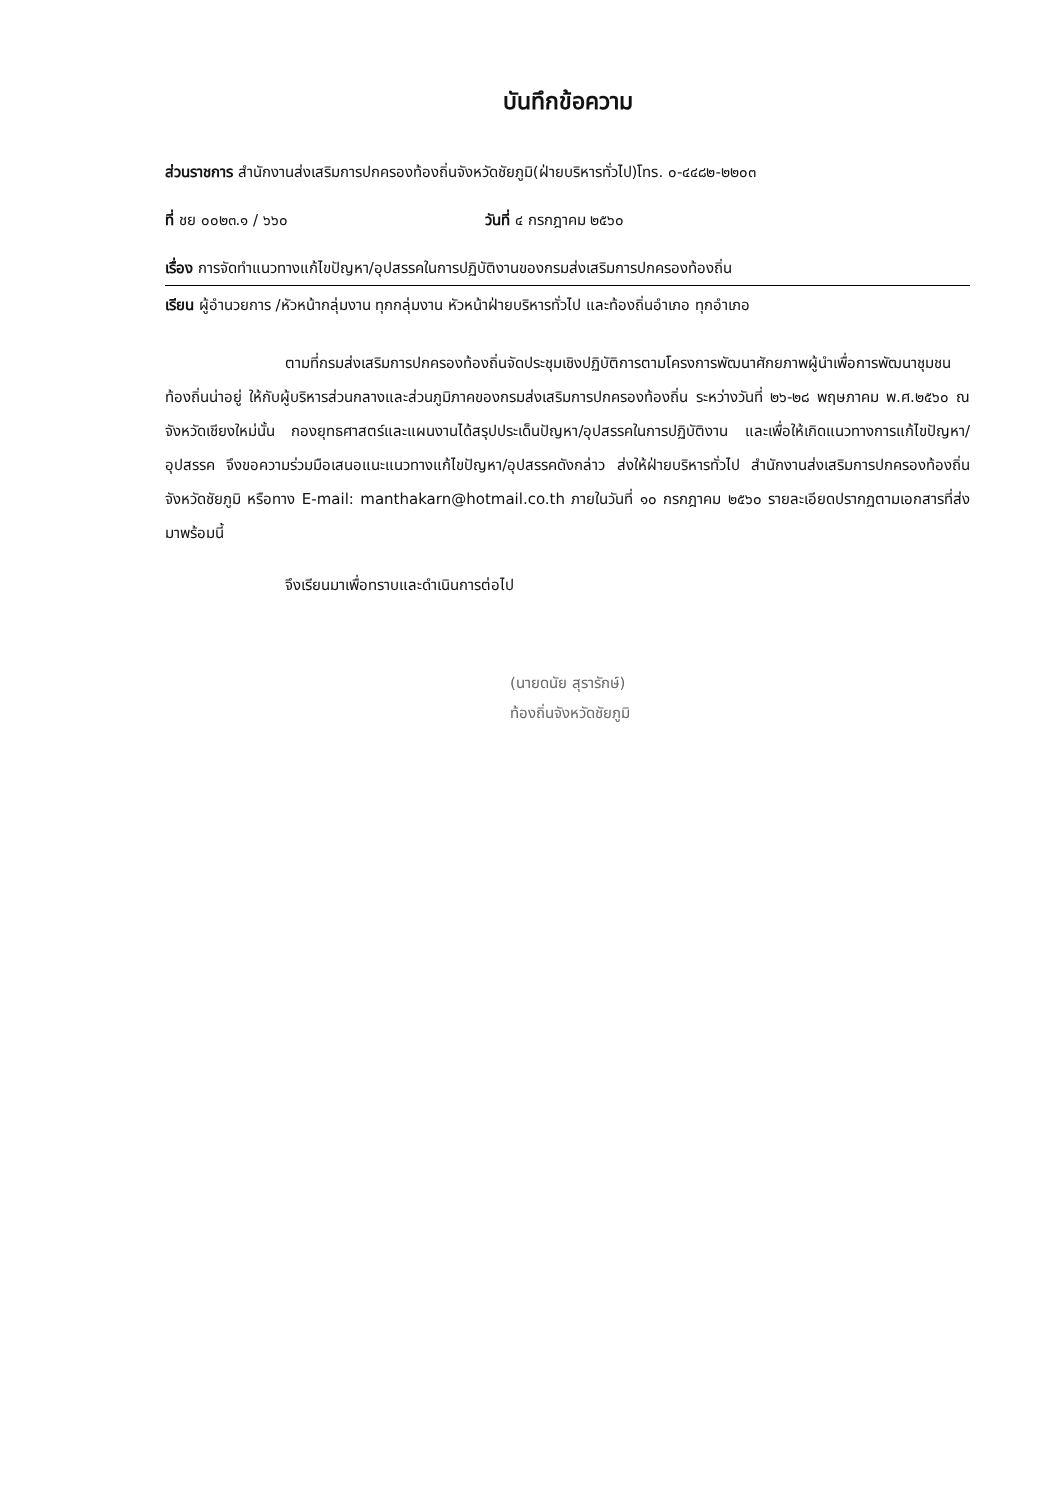บันทึกข้อความ
ส่วนราชการ สำนักงานส่งเสริมการปกครองท้องถิ่นจังหวัดชัยภูมิ(ฝ่ายบริหารทั่วไป)โทร. ๐-๔๔๘๒-๒๒๐๓
ที่ ชย ๐๐๒๓.๑ / ๖๖๐ วันที่ ๔ กรกฎาคม ๒๕๖๐
เรื่อง การจัดทำแนวทางแก้ไขปัญหา/อุปสรรคในการปฏิบัติงานของกรมส่งเสริมการปกครองท้องถิ่น
เรียน ผู้อำนวยการ /หัวหน้ากลุ่มงาน ทุกกลุ่มงาน หัวหน้าฝ่ายบริหารทั่วไป และท้องถิ่นอำเภอ ทุกอำเภอ
ตามที่กรมส่งเสริมการปกครองท้องถิ่นจัดประชุมเชิงปฏิบัติการตามโครงการพัฒนาศักยภาพผู้นำเพื่อการพัฒนาชุมชนท้องถิ่นน่าอยู่ ให้กับผู้บริหารส่วนกลางและส่วนภูมิภาคของกรมส่งเสริมการปกครองท้องถิ่น ระหว่างวันที่ ๒๖-๒๘ พฤษภาคม พ.ศ.๒๕๖๐ ณ จังหวัดเชียงใหม่นั้น กองยุทธศาสตร์และแผนงานได้สรุปประเด็นปัญหา/อุปสรรคในการปฏิบัติงาน และเพื่อให้เกิดแนวทางการแก้ไขปัญหา/อุปสรรค จึงขอความร่วมมือเสนอแนะแนวทางแก้ไขปัญหา/อุปสรรคดังกล่าว ส่งให้ฝ่ายบริหารทั่วไป สำนักงานส่งเสริมการปกครองท้องถิ่นจังหวัดชัยภูมิ หรือทาง E-mail: manthakarn@hotmail.co.th ภายในวันที่ ๑๐ กรกฎาคม ๒๕๖๐ รายละเอียดปรากฏตามเอกสารที่ส่งมาพร้อมนี้
จึงเรียนมาเพื่อทราบและดำเนินการต่อไป
(นายดนัย สุรารักษ์)
ท้องถิ่นจังหวัดชัยภูมิ